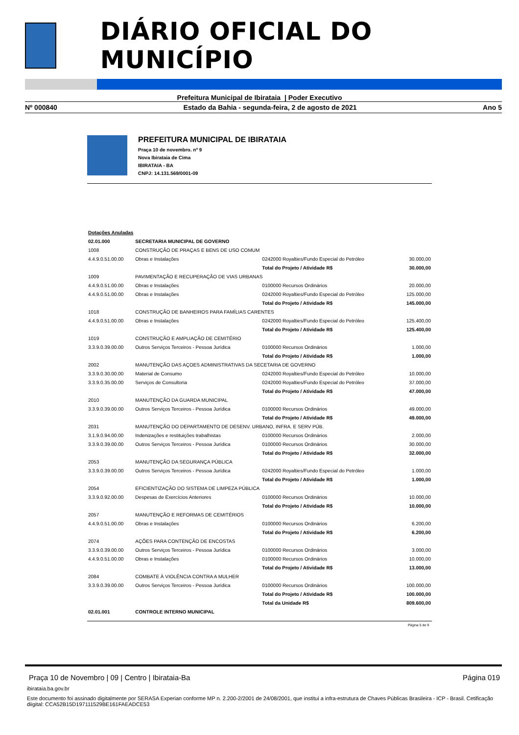DIÁRIO OFICIAL DO MUNICÍPIO
Prefeitura Municipal de Ibirataia | Poder Executivo
Nº 000840 Estado da Bahia - segunda-feira, 2 de agosto de 2021 Ano 5
PREFEITURA MUNICIPAL DE IBIRATAIA
Praça 10 de novembro. nº 9
Nova Ibirataia de Cima
IBIRATAIA - BA
CNPJ: 14.131.569/0001-09
| Dotações Anuladas | | | |
| 02.01.000 | SECRETARIA MUNICIPAL DE GOVERNO | | |
| 1008 | CONSTRUÇÃO DE PRAÇAS E BENS DE USO COMUM | | |
| 4.4.9.0.51.00.00 | Obras e Instalações | 0242000 Royalties/Fundo Especial do Petróleo | 30.000,00 |
| | | Total do Projeto / Atividade R$ | 30.000,00 |
| 1009 | PAVIMENTAÇÃO E RECUPERAÇÃO DE VIAS URBANAS | | |
| 4.4.9.0.51.00.00 | Obras e Instalações | 0100000 Recursos Ordinários | 20.000,00 |
| 4.4.9.0.51.00.00 | Obras e Instalações | 0242000 Royalties/Fundo Especial do Petróleo | 125.000,00 |
| | | Total do Projeto / Atividade R$ | 145.000,00 |
| 1018 | CONSTRUÇÃO DE BANHEIROS PARA FAMÍLIAS CARENTES | | |
| 4.4.9.0.51.00.00 | Obras e Instalações | 0242000 Royalties/Fundo Especial do Petróleo | 125.400,00 |
| | | Total do Projeto / Atividade R$ | 125.400,00 |
| 1019 | CONSTRUÇÃO E AMPLIAÇÃO DE CEMITÉRIO | | |
| 3.3.9.0.39.00.00 | Outros Serviços Terceiros - Pessoa Jurídica | 0100000 Recursos Ordinários | 1.000,00 |
| | | Total do Projeto / Atividade R$ | 1.000,00 |
| 2002 | MANUTENÇÃO DAS AÇOES ADMINISTRATIVAS DA SECETARIA DE GOVERNO | | |
| 3.3.9.0.30.00.00 | Material de Consumo | 0242000 Royalties/Fundo Especial do Petróleo | 10.000,00 |
| 3.3.9.0.35.00.00 | Serviços de Consultoria | 0242000 Royalties/Fundo Especial do Petróleo | 37.000,00 |
| | | Total do Projeto / Atividade R$ | 47.000,00 |
| 2010 | MANUTENÇÃO DA GUARDA MUNICIPAL | | |
| 3.3.9.0.39.00.00 | Outros Serviços Terceiros - Pessoa Jurídica | 0100000 Recursos Ordinários | 49.000,00 |
| | | Total do Projeto / Atividade R$ | 49.000,00 |
| 2031 | MANUTENÇÃO DO DEPARTAMENTO DE DESENV. URBANO, INFRA. E SERV PÚB. | | |
| 3.1.9.0.94.00.00 | Indenizações e restituições trabalhistas | 0100000 Recursos Ordinários | 2.000,00 |
| 3.3.9.0.39.00.00 | Outros Serviços Terceiros - Pessoa Jurídica | 0100000 Recursos Ordinários | 30.000,00 |
| | | Total do Projeto / Atividade R$ | 32.000,00 |
| 2053 | MANUTENÇÃO DA SEGURANÇA PÚBLICA | | |
| 3.3.9.0.39.00.00 | Outros Serviços Terceiros - Pessoa Jurídica | 0242000 Royalties/Fundo Especial do Petróleo | 1.000,00 |
| | | Total do Projeto / Atividade R$ | 1.000,00 |
| 2054 | EFICIENTIZAÇÃO DO SISTEMA DE LIMPEZA PÚBLICA | | |
| 3.3.9.0.92.00.00 | Despesas de Exercícios Anteriores | 0100000 Recursos Ordinários | 10.000,00 |
| | | Total do Projeto / Atividade R$ | 10.000,00 |
| 2057 | MANUTENÇÃO E REFORMAS DE CEMITÉRIOS | | |
| 4.4.9.0.51.00.00 | Obras e Instalações | 0100000 Recursos Ordinários | 6.200,00 |
| | | Total do Projeto / Atividade R$ | 6.200,00 |
| 2074 | AÇÕES PARA CONTENÇÃO DE ENCOSTAS | | |
| 3.3.9.0.39.00.00 | Outros Serviços Terceiros - Pessoa Jurídica | 0100000 Recursos Ordinários | 3.000,00 |
| 4.4.9.0.51.00.00 | Obras e Instalações | 0100000 Recursos Ordinários | 10.000,00 |
| | | Total do Projeto / Atividade R$ | 13.000,00 |
| 2084 | COMBATE À VIOLÊNCIA CONTRA A MULHER | | |
| 3.3.9.0.39.00.00 | Outros Serviços Terceiros - Pessoa Jurídica | 0100000 Recursos Ordinários | 100.000,00 |
| | | Total do Projeto / Atividade R$ | 100.000,00 |
| | | Total da Unidade R$ | 809.600,00 |
| 02.01.001 | CONTROLE INTERNO MUNICIPAL | | |
Página 5 de 9
Praça 10 de Novembro | 09 | Centro | Ibirataia-Ba Página 019
ibirataia.ba.gov.br
Este documento foi assinado digitalmente por SERASA Experian conforme MP n. 2.200-2/2001 de 24/08/2001, que institui a infra-estrutura de Chaves Públicas Brasileira - ICP - Brasil. Cetificação diigital: CCA52B15D197111529BE161FAEADCE53